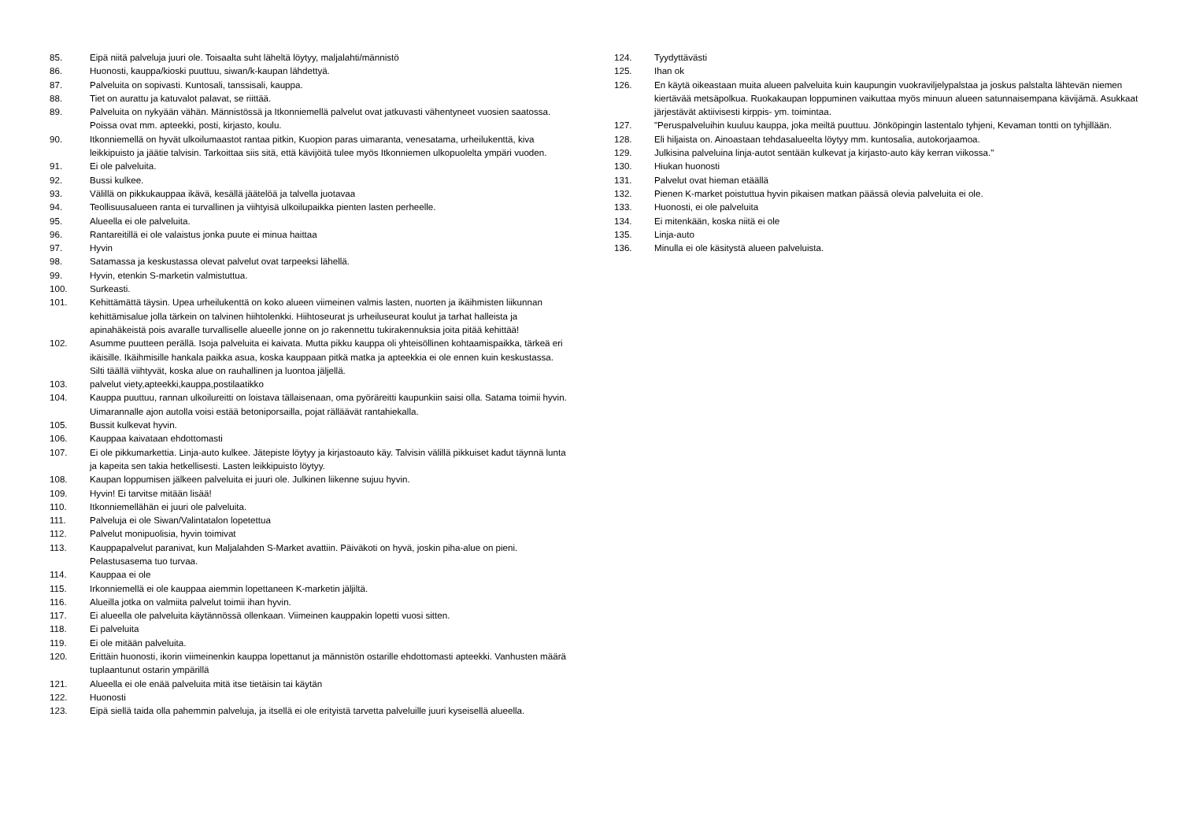85. Eipä niitä palveluja juuri ole. Toisaalta suht läheltä löytyy, maljalahti/männistö
86. Huonosti, kauppa/kioski puuttuu, siwan/k-kaupan lähdettyä.
87. Palveluita on sopivasti. Kuntosali, tanssisali, kauppa.
88. Tiet on aurattu ja katuvalot palavat, se riittää.
89. Palveluita on nykyään vähän. Männistössä ja Itkonniemellä palvelut ovat jatkuvasti vähentyneet vuosien saatossa. Poissa ovat mm. apteekki, posti, kirjasto, koulu.
90. Itkonniemellä on hyvät ulkoilumaastot rantaa pitkin, Kuopion paras uimaranta, venesatama, urheilukenttä, kiva leikkipuisto ja jäätie talvisin. Tarkoittaa siis sitä, että kävijöitä tulee myös Itkonniemen ulkopuolelta ympäri vuoden.
91. Ei ole palveluita.
92. Bussi kulkee.
93. Välillä on pikkukauppaa ikävä, kesällä jäätelöä ja talvella juotavaa
94. Teollisuusalueen ranta ei turvallinen ja viihtyisä ulkoilupaikka pienten lasten perheelle.
95. Alueella ei ole palveluita.
96. Rantareitillä ei ole valaistus jonka puute ei minua haittaa
97. Hyvin
98. Satamassa ja keskustassa olevat palvelut ovat tarpeeksi lähellä.
99. Hyvin, etenkin S-marketin valmistuttua.
100. Surkeasti.
101. Kehittämättä täysin. Upea urheilukenttä on koko alueen viimeinen valmis lasten, nuorten ja ikäihmisten liikunnan kehittämisalue jolla tärkein on talvinen hiihtolenkki. Hiihtoseurat js urheiluseurat koulut ja tarhat halleista ja apinahäkeistä pois avaralle turvalliselle alueelle jonne on jo rakennettu tukirakennuksia joita pitää kehittää!
102. Asumme puutteen perällä. Isoja palveluita ei kaivata. Mutta pikku kauppa oli yhteisöllinen kohtaamispaikka, tärkeä eri ikäisille. Ikäihmisille hankala paikka asua, koska kauppaan pitkä matka ja apteekkia ei ole ennen kuin keskustassa. Silti täällä viihtyvät, koska alue on rauhallinen ja luontoa jäljellä.
103. palvelut viety,apteekki,kauppa,postilaatikko
104. Kauppa puuttuu, rannan ulkoilureitti on loistava tällaisenaan, oma pyöräreitti kaupunkiin saisi olla. Satama toimii hyvin. Uimarannalle ajon autolla voisi estää betoniporsailla, pojat rälläävät rantahiekalla.
105. Bussit kulkevat hyvin.
106. Kauppaa kaivataan ehdottomasti
107. Ei ole pikkumarkettia. Linja-auto kulkee. Jätepiste löytyy ja kirjastoauto käy. Talvisin välillä pikkuiset kadut täynnä lunta ja kapeita sen takia hetkellisesti. Lasten leikkipuisto löytyy.
108. Kaupan loppumisen jälkeen palveluita ei juuri ole. Julkinen liikenne sujuu hyvin.
109. Hyvin! Ei tarvitse mitään lisää!
110. Itkonniemellähän ei juuri ole palveluita.
111. Palveluja ei ole Siwan/Valintatalon lopetettua
112. Palvelut monipuolisia, hyvin toimivat
113. Kauppapalvelut paranivat, kun Maljalahden S-Market avattiin. Päiväkoti on hyvä, joskin piha-alue on pieni. Pelastusasema tuo turvaa.
114. Kauppaa ei ole
115. Irkonniemellä ei ole kauppaa aiemmin lopettaneen K-marketin jäljiltä.
116. Alueilla jotka on valmiita palvelut toimii ihan hyvin.
117. Ei alueella ole palveluita käytännössä ollenkaan. Viimeinen kauppakin lopetti vuosi sitten.
118. Ei palveluita
119. Ei ole mitään palveluita.
120. Erittäin huonosti, ikorin viimeinenkin kauppa lopettanut ja männistön ostarille ehdottomasti apteekki. Vanhusten määrä tuplaantunut ostarin ympärillä
121. Alueella ei ole enää palveluita mitä itse tietäisin tai käytän
122. Huonosti
123. Eipä siellä taida olla pahemmin palveluja, ja itsellä ei ole erityistä tarvetta palveluille juuri kyseisellä alueella.
124. Tyydyttävästi
125. Ihan ok
126. En käytä oikeastaan muita alueen palveluita kuin kaupungin vuokraviljelypalstaa ja joskus palstalta lähtevän niemen kiertävää metsäpolkua. Ruokakaupan loppuminen vaikuttaa myös minuun alueen satunnaisempana kävijämä. Asukkaat järjestävät aktiivisesti kirppis- ym. toimintaa.
127. "Peruspalveluihin kuuluu kauppa, joka meiltä puuttuu. Jönköpingin lastentalo tyhjeni, Kevaman tontti on tyhjillään.
128. Eli hiljaista on. Ainoastaan tehdasalueelta löytyy mm. kuntosalia, autokorjaamoa.
129. Julkisina palveluina linja-autot sentään kulkevat ja kirjasto-auto käy kerran viikossa."
130. Hiukan huonosti
131. Palvelut ovat hieman etäällä
132. Pienen K-market poistuttua hyvin pikaisen matkan päässä olevia palveluita ei ole.
133. Huonosti, ei ole palveluita
134. Ei mitenkään, koska niitä ei ole
135. Linja-auto
136. Minulla ei ole käsitystä alueen palveluista.